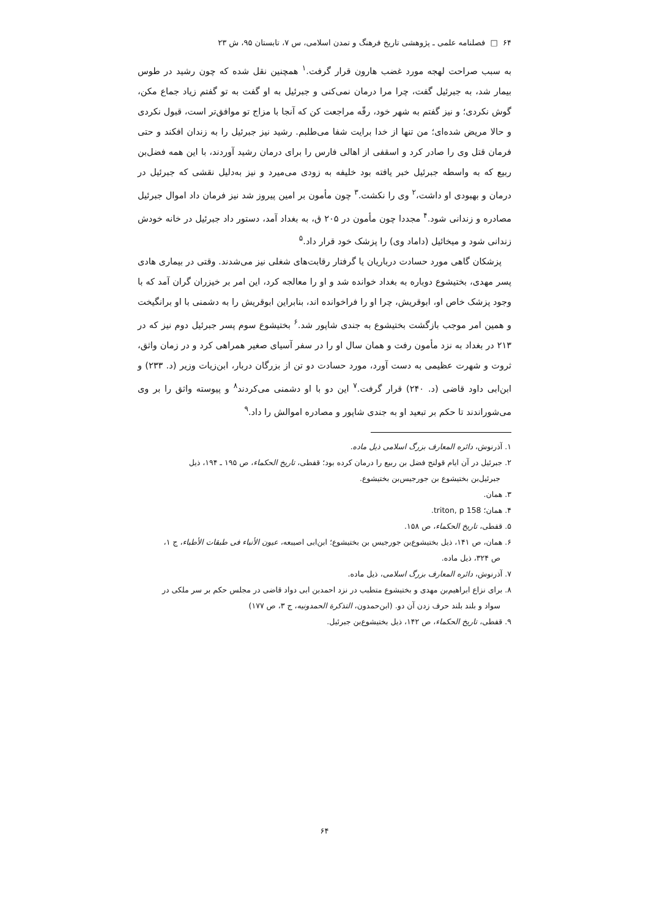۶۴ □ فصلنامه علمی ـ پژوهشی تاریخ فرهنگ و تمدن اسلامی، س ۷، تابستان ۹۵، ش ۲۳
به سبب صراحت لهجه مورد غضب هارون قرار گرفت.<sup>۱</sup> همچنین نقل شده که چون رشید در طوس بیمار شد، به جبرئیل گفت، چرا مرا درمان نمی‌کنی و جبرئیل به او گفت به تو گفتم زیاد جماع مکن، گوش نکردی؛ و نیز گفتم به شهر خود، رقّه مراجعت کن که آنجا با مزاج تو موافق‌تر است، قبول نکردی و حالا مریض شده‌ای؛ من تنها از خدا برایت شفا می‌طلبم. رشید نیز جبرئیل را به زندان افکند و حتی فرمان قتل وی را صادر کرد و اسقفی از اهالی فارس را برای درمان رشید آوردند، با این همه فضل‌بن ربیع که به واسطه جبرئیل خبر یافته بود خلیفه به زودی می‌میرد و نیز به‌دلیل نقشی که جبرئیل در درمان و بهبودی او داشت،<sup>۲</sup> وی را نکشت.<sup>۳</sup> چون مأمون بر امین پیروز شد نیز فرمان داد اموال جبرئیل مصادره و زندانی شود.<sup>۴</sup> مجددا چون مأمون در ۲۰۵ ق، به بغداد آمد، دستور داد جبرئیل در خانه خودش زندانی شود و میخائیل (داماد وی) را پزشک خود قرار داد.<sup>۵</sup>
پزشکان گاهی مورد حسادت درباریان یا گرفتار رقابت‌های شغلی نیز می‌شدند. وقتی در بیماری هادی پسر مهدی، بختیشوع دوباره به بغداد خوانده شد و او را معالجه کرد، این امر بر خیزران گران آمد که با وجود پزشک خاص او، ابوقریش، چرا او را فراخوانده اند، بنابراین ابوقریش را به دشمنی با او برانگیخت و همین امر موجب بازگشت بختیشوع به جندی شاپور شد.<sup>۶</sup> بختیشوع سوم پسر جبرئیل دوم نیز که در ۲۱۳ در بغداد به نزد مأمون رفت و همان سال او را در سفر آسیای صغیر همراهی کرد و در زمان واثق، ثروت و شهرت عظیمی به دست آورد، مورد حسادت دو تن از بزرگان دربار، ابن‌زیات وزیر (د. ۲۳۳) و ابن‌ابی داود قاضی (د. ۲۴۰) قرار گرفت.<sup>۷</sup> این دو با او دشمنی می‌کردند<sup>۸</sup> و پیوسته واثق را بر وی می‌شوراندند تا حکم بر تبعید او به جندی شاپور و مصادره اموالش را داد.<sup>۹</sup>
۱. آذرنوش، دائره المعارف بزرگ اسلامی ذیل ماده.
۲. جبرئیل در آن ایام قولنج فضل بن ربیع را درمان کرده بود؛ قفطی، تاریخ الحکماء، ص ۱۹۵ ـ ۱۹۴، ذیل
جبرئیل‌بن بختیشوع بن جورجیس‌بن بختیشوع.
۳. همان.
۴. همان؛ triton, p 158.
۵. قفطی، تاریخ الحکماء، ص ۱۵۸.
۶. همان، ص ۱۴۱، ذیل بختیشوع‌بن جورجیس بن بختیشوع؛ ابن‌ابی اصیبعه، عیون الأنباء فی طبقات الأطباء، ج ۱،
ص ۳۲۴، ذیل ماده.
۷. آذرنوش، دائره المعارف بزرگ اسلامی، ذیل ماده.
۸. برای نزاع ابراهیم‌بن مهدی و بختیشوع متطبب در نزد احمدبن ابی دواد قاضی در مجلس حکم بر سر ملکی در
سواد و بلند بلند حرف زدن آن دو. (ابن‌حمدون، التذکرة الحمدونیه، ج ۳، ص ۱۷۷)
۹. قفطی، تاریخ الحکماء، ص ۱۴۲، ذیل بختیشوع‌بن جبرئیل.
۶۴